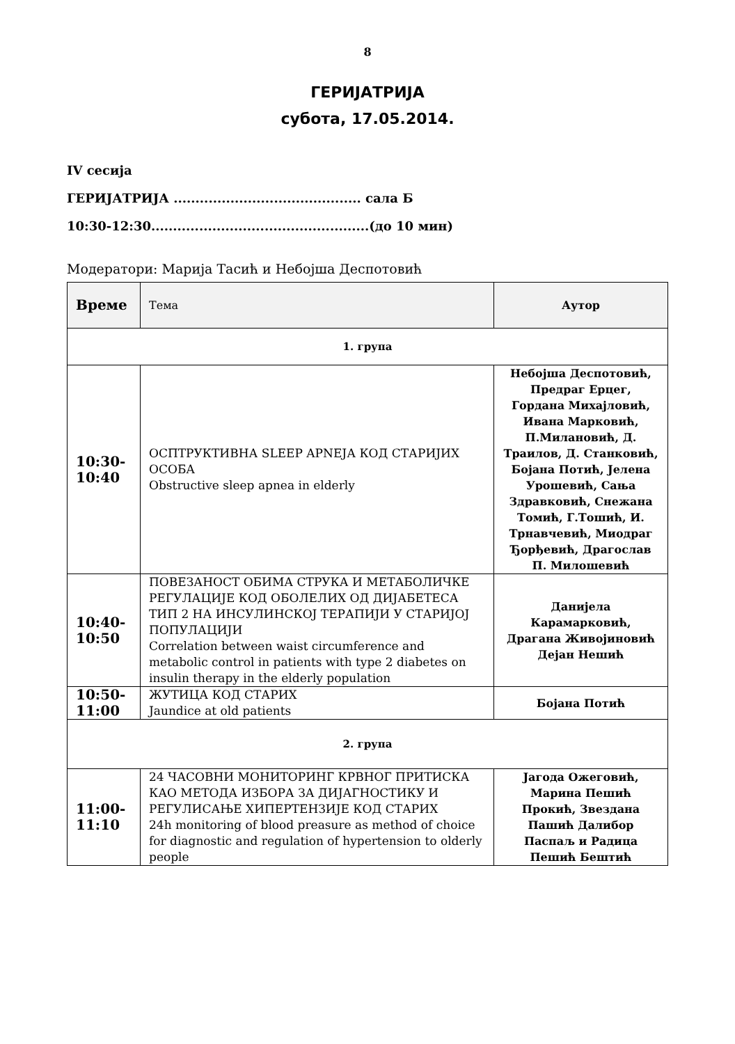8
ГЕРИЈАТРИЈА
субота, 17.05.2014.
IV сесија
ГЕРИЈАТРИЈА ........................................... сала Б
10:30-12:30..................................................(до 10 мин)
Модератори: Марија Тасић и Небојша Деспотовић
| Време | Тема | Аутор |
| 1. група | | |
| 10:30- 10:40 | ОСПТРУКТИВНА SLEEP APNEЈА КОД СТАРИЈИХ ОСОБА Obstructive sleep apnea in elderly | Небојша Деспотовић, Предраг Ерцег, Гордана Михајловић, Ивана Марковић, П.Милановић, Д. Траилов, Д. Станковић, Бојана Потић, Јелена Урошевић, Сања Здравковић, Снежана Томић, Г.Тошић, И. Трнавчевић, Миодраг Ђорђевић, Драгослав П. Милошевић |
| 10:40- 10:50 | ПОВЕЗАНОСТ ОБИМА СТРУКА И МЕТАБОЛИЧКЕ РЕГУЛАЦИЈЕ КОД ОБОЛЕЛИХ ОД ДИЈАБЕТЕСА ТИП 2 НА ИНСУЛИНСКОЈ ТЕРАПИЈИ У СТАРИЈОЈ ПОПУЛАЦИЈИ Correlation between waist circumference and metabolic control in patients with type 2 diabetes on insulin therapy in the elderly population | Данијела Карамарковић, Драгана Живојиновић Дејан Нешић |
| 10:50- 11:00 | ЖУТИЦА КОД СТАРИХ Jaundice at old patients | Бојана Потић |
| 2. група | | |
| 11:00- 11:10 | 24 ЧАСОВНИ МОНИТОРИНГ КРВНОГ ПРИТИСКА КАО МЕТОДА ИЗБОРА ЗА ДИЈАГНОСТИКУ И РЕГУЛИСАЊЕ ХИПЕРТЕНЗИЈЕ КОД СТАРИХ 24h monitoring of blood preasure as method of choice for diagnostic and regulation of hypertension to olderly people | Јагода Ожеговић, Марина Пешић Прокић, Звездана Пашић Далибор Паспаљ и Радица Пешић Бештић |